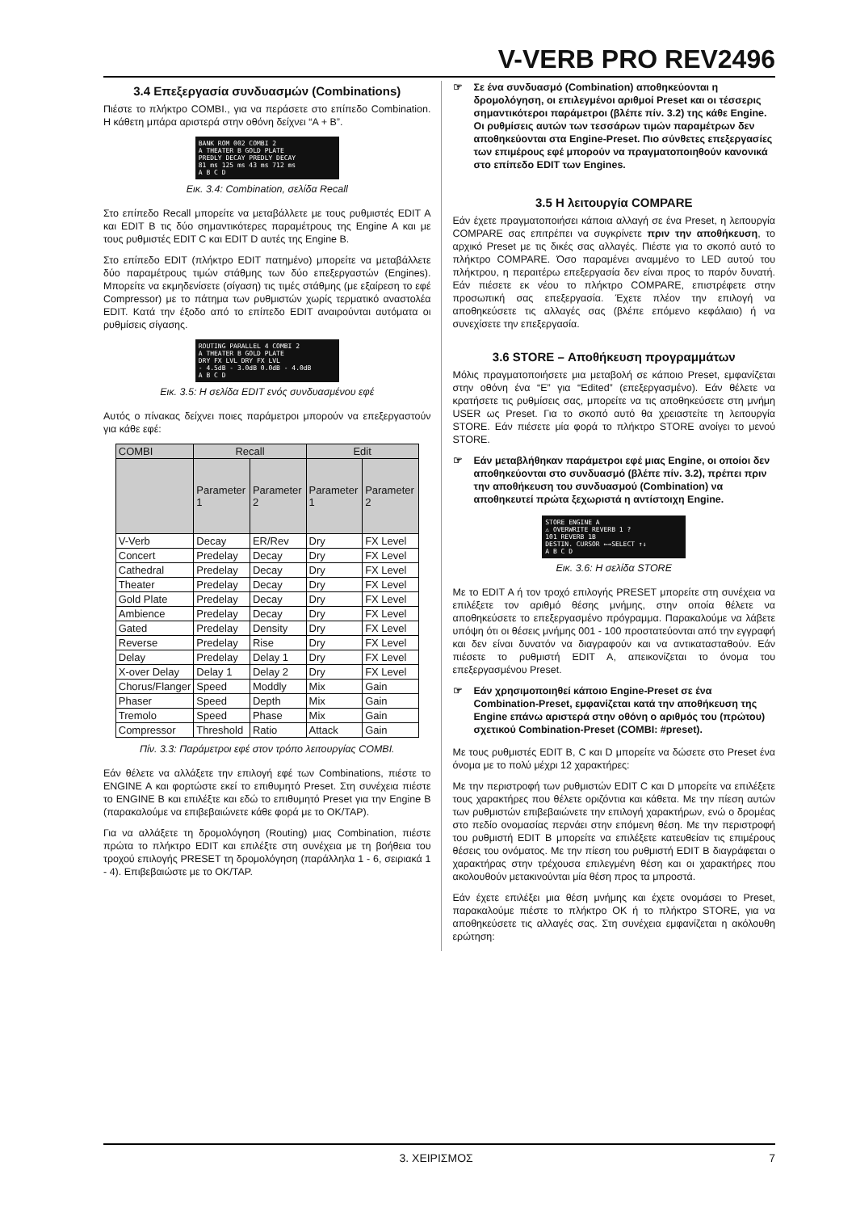V-VERB PRO REV2496
3.4 Επεξεργασία συνδυασμών (Combinations)
Πιέστε το πλήκτρο COMBI., για να περάσετε στο επίπεδο Combination. Η κάθετη μπάρα αριστερά στην οθόνη δείχνει “A + B”.
BANK ROM 002 COMBI 2
A THEATER B GOLD PLATE
PREDLY DECAY PREDLY DECAY
81 ms 125 ms 43 ms 712 ms
A B C D
Εικ. 3.4: Combination, σελίδα Recall
Στο επίπεδο Recall μπορείτε να μεταβάλλετε με τους ρυθμιστές EDIT A και EDIT B τις δύο σημαντικότερες παραμέτρους της Engine A και με τους ρυθμιστές EDIT C και EDIT D αυτές της Engine B.
Στο επίπεδο EDIT (πλήκτρο EDIT πατημένο) μπορείτε να μεταβάλλετε δύο παραμέτρους τιμών στάθμης των δύο επεξεργαστών (Engines). Μπορείτε να εκμηδενίσετε (σίγαση) τις τιμές στάθμης (με εξαίρεση το εφέ Compressor) με το πάτημα των ρυθμιστών χωρίς τερματικό αναστολέα EDIT. Κατά την έξοδο από το επίπεδο EDIT αναιρούνται αυτόματα οι ρυθμίσεις σίγασης.
ROUTING PARALLEL 4 COMBI 2
A THEATER B GOLD PLATE
DRY FX LVL DRY FX LVL
- 4.5dB - 3.0dB 0.0dB - 4.0dB
A B C D
Εικ. 3.5: Η σελίδα EDIT ενός συνδυασμένου εφέ
Αυτός ο πίνακας δείχνει ποιες παράμετροι μπορούν να επεξεργαστούν για κάθε εφέ:
| COMBI | Recall | | Edit | |
| --- | --- | --- | --- | --- |
| | Parameter 1 | Parameter 2 | Parameter 1 | Parameter 2 |
| V-Verb | Decay | ER/Rev | Dry | FX Level |
| Concert | Predelay | Decay | Dry | FX Level |
| Cathedral | Predelay | Decay | Dry | FX Level |
| Theater | Predelay | Decay | Dry | FX Level |
| Gold Plate | Predelay | Decay | Dry | FX Level |
| Ambience | Predelay | Decay | Dry | FX Level |
| Gated | Predelay | Density | Dry | FX Level |
| Reverse | Predelay | Rise | Dry | FX Level |
| Delay | Predelay | Delay 1 | Dry | FX Level |
| X-over Delay | Delay 1 | Delay 2 | Dry | FX Level |
| Chorus/Flanger | Speed | Moddly | Mix | Gain |
| Phaser | Speed | Depth | Mix | Gain |
| Tremolo | Speed | Phase | Mix | Gain |
| Compressor | Threshold | Ratio | Attack | Gain |
Πίν. 3.3: Παράμετροι εφέ στον τρόπο λειτουργίας COMBI.
Εάν θέλετε να αλλάξετε την επιλογή εφέ των Combinations, πιέστε το ENGINE A και φορτώστε εκεί το επιθυμητό Preset. Στη συνέχεια πιέστε το ENGINE B και επιλέξτε και εδώ το επιθυμητό Preset για την Engine B (παρακαλούμε να επιβεβαιώνετε κάθε φορά με το OK/TAP).
Για να αλλάξετε τη δρομολόγηση (Routing) μιας Combination, πιέστε πρώτα το πλήκτρο EDIT και επιλέξτε στη συνέχεια με τη βοήθεια του τροχού επιλογής PRESET τη δρομολόγηση (παράλληλα 1 - 6, σειριακά 1 - 4). Επιβεβαιώστε με το OK/TAP.
☞ Σε ένα συνδυασμό (Combination) αποθηκεύονται η δρομολόγηση, οι επιλεγμένοι αριθμοί Preset και οι τέσσερις σημαντικότεροι παράμετροι (βλέπε πίν. 3.2) της κάθε Engine. Οι ρυθμίσεις αυτών των τεσσάρων τιμών παραμέτρων δεν αποθηκεύονται στα Engine-Preset. Πιο σύνθετες επεξεργασίες των επιμέρους εφέ μπορούν να πραγματοποιηθούν κανονικά στο επίπεδο EDIT των Engines.
3.5 Η λειτουργία COMPARE
Εάν έχετε πραγματοποιήσει κάποια αλλαγή σε ένα Preset, η λειτουργία COMPARE σας επιτρέπει να συγκρίνετε πριν την αποθήκευση, το αρχικό Preset με τις δικές σας αλλαγές. Πιέστε για το σκοπό αυτό το πλήκτρο COMPARE. Όσο παραμένει αναμμένο το LED αυτού του πλήκτρου, η περαιτέρω επεξεργασία δεν είναι προς το παρόν δυνατή. Εάν πιέσετε εκ νέου το πλήκτρο COMPARE, επιστρέφετε στην προσωπική σας επεξεργασία. Έχετε πλέον την επιλογή να αποθηκεύσετε τις αλλαγές σας (βλέπε επόμενο κεφάλαιο) ή να συνεχίσετε την επεξεργασία.
3.6 STORE – Αποθήκευση προγραμμάτων
Μόλις πραγματοποιήσετε μια μεταβολή σε κάποιο Preset, εμφανίζεται στην οθόνη ένα “E” για “Edited” (επεξεργασμένο). Εάν θέλετε να κρατήσετε τις ρυθμίσεις σας, μπορείτε να τις αποθηκεύσετε στη μνήμη USER ως Preset. Για το σκοπό αυτό θα χρειαστείτε τη λειτουργία STORE. Εάν πιέσετε μία φορά το πλήκτρο STORE ανοίγει το μενού STORE.
☞ Εάν μεταβλήθηκαν παράμετροι εφέ μιας Engine, οι οποίοι δεν αποθηκεύονται στο συνδυασμό (βλέπε πίν. 3.2), πρέπει πριν την αποθήκευση του συνδυασμού (Combination) να αποθηκευτεί πρώτα ξεχωριστά η αντίστοιχη Engine.
STORE ENGINE A
⚠ OVERWRITE REVERB 1 ?
101 REVERB 1B
DESTIN. CURSOR ←→SELECT ↑↓
A B C D
Εικ. 3.6: Η σελίδα STORE
Με το EDIT A ή τον τροχό επιλογής PRESET μπορείτε στη συνέχεια να επιλέξετε τον αριθμό θέσης μνήμης, στην οποία θέλετε να αποθηκεύσετε το επεξεργασμένο πρόγραμμα. Παρακαλούμε να λάβετε υπόψη ότι οι θέσεις μνήμης 001 - 100 προστατεύονται από την εγγραφή και δεν είναι δυνατόν να διαγραφούν και να αντικατασταθούν. Εάν πιέσετε το ρυθμιστή EDIT A, απεικονίζεται το όνομα του επεξεργασμένου Preset.
☞ Εάν χρησιμοποιηθεί κάποιο Engine-Preset σε ένα Combination-Preset, εμφανίζεται κατά την αποθήκευση της Engine επάνω αριστερά στην οθόνη ο αριθμός του (πρώτου) σχετικού Combination-Preset (COMBI: #preset).
Με τους ρυθμιστές EDIT B, C και D μπορείτε να δώσετε στο Preset ένα όνομα με το πολύ μέχρι 12 χαρακτήρες:
Με την περιστροφή των ρυθμιστών EDIT C και D μπορείτε να επιλέξετε τους χαρακτήρες που θέλετε οριζόντια και κάθετα. Με την πίεση αυτών των ρυθμιστών επιβεβαιώνετε την επιλογή χαρακτήρων, ενώ ο δρομέας στο πεδίο ονομασίας περνάει στην επόμενη θέση. Με την περιστροφή του ρυθμιστή EDIT B μπορείτε να επιλέξετε κατευθείαν τις επιμέρους θέσεις του ονόματος. Με την πίεση του ρυθμιστή EDIT B διαγράφεται ο χαρακτήρας στην τρέχουσα επιλεγμένη θέση και οι χαρακτήρες που ακολουθούν μετακινούνται μία θέση προς τα μπροστά.
Εάν έχετε επιλέξει μια θέση μνήμης και έχετε ονομάσει το Preset, παρακαλούμε πιέστε το πλήκτρο OK ή το πλήκτρο STORE, για να αποθηκεύσετε τις αλλαγές σας. Στη συνέχεια εμφανίζεται η ακόλουθη ερώτηση:
3. ΧΕΙΡΙΣΜΟΣ 7